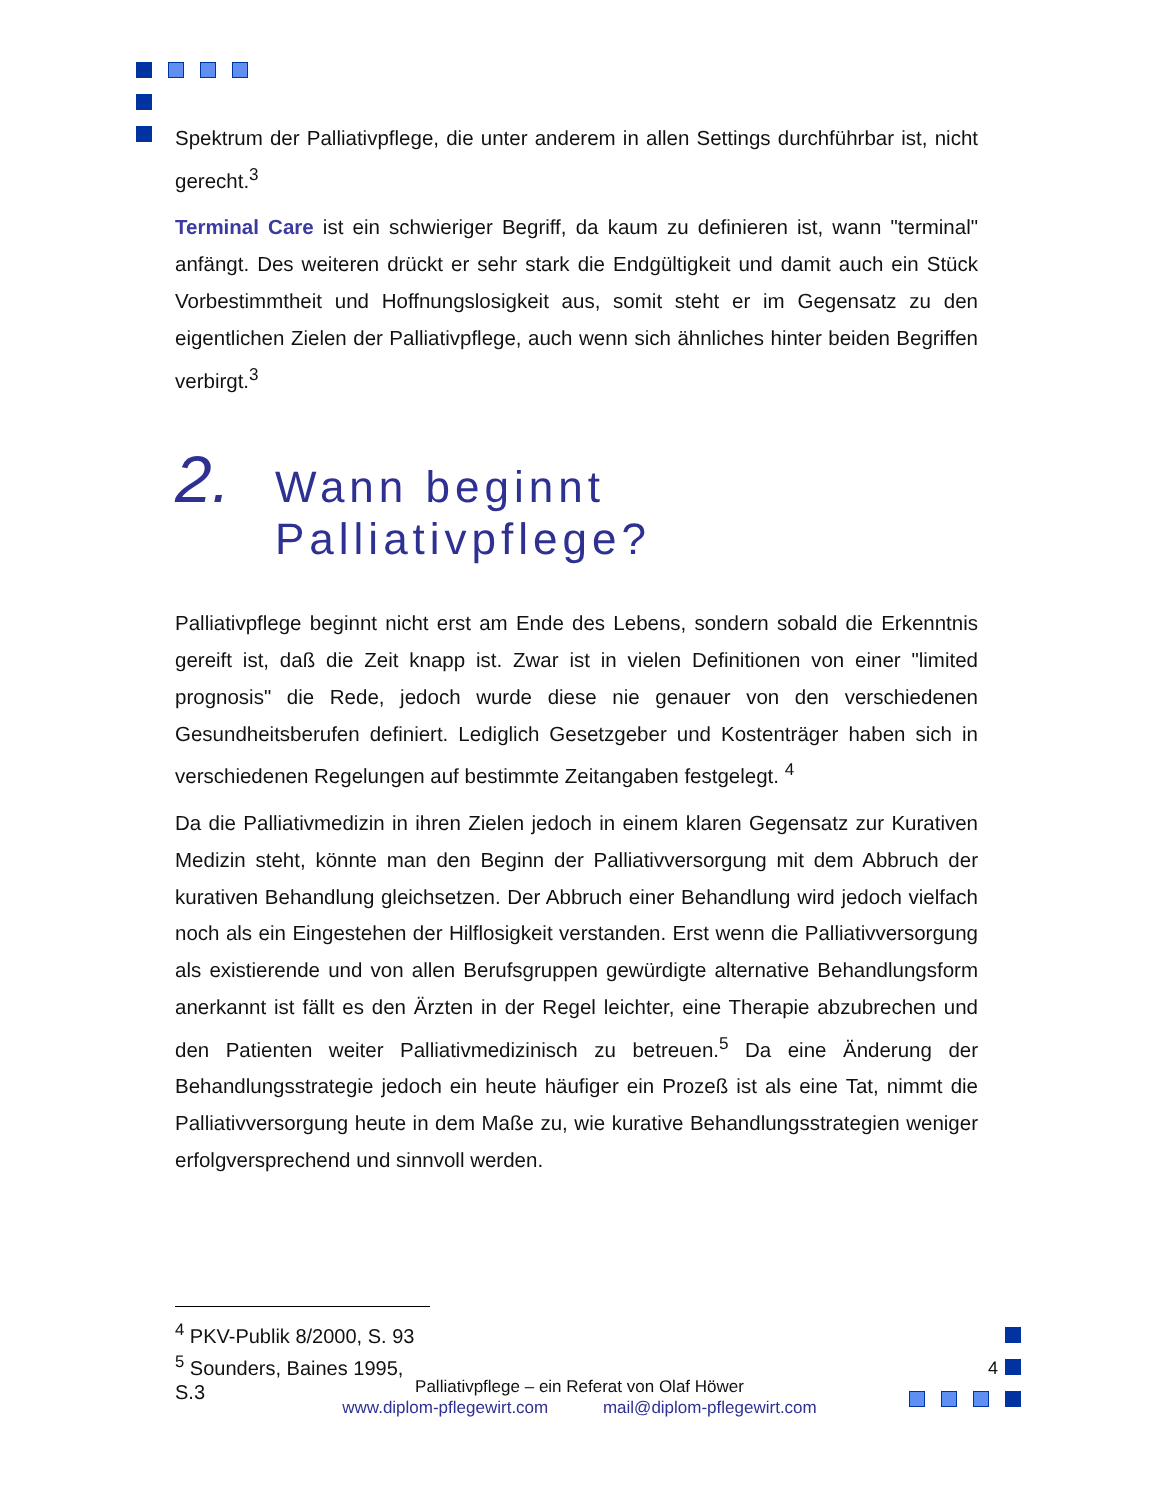Spektrum der Palliativpflege, die unter anderem in allen Settings durchführbar ist, nicht gerecht.<sup>3</sup>
Terminal Care ist ein schwieriger Begriff, da kaum zu definieren ist, wann "terminal" anfängt. Des weiteren drückt er sehr stark die Endgültigkeit und damit auch ein Stück Vorbestimmtheit und Hoffnungslosigkeit aus, somit steht er im Gegensatz zu den eigentlichen Zielen der Palliativpflege, auch wenn sich ähnliches hinter beiden Begriffen verbirgt.<sup>3</sup>
2. Wann beginnt
Palliativpflege?
Palliativpflege beginnt nicht erst am Ende des Lebens, sondern sobald die Erkenntnis gereift ist, daß die Zeit knapp ist. Zwar ist in vielen Definitionen von einer "limited prognosis" die Rede, jedoch wurde diese nie genauer von den verschiedenen Gesundheitsberufen definiert. Lediglich Gesetzgeber und Kostenträger haben sich in verschiedenen Regelungen auf bestimmte Zeitangaben festgelegt. <sup>4</sup>
Da die Palliativmedizin in ihren Zielen jedoch in einem klaren Gegensatz zur Kurativen Medizin steht, könnte man den Beginn der Palliativversorgung mit dem Abbruch der kurativen Behandlung gleichsetzen. Der Abbruch einer Behandlung wird jedoch vielfach noch als ein Eingestehen der Hilflosigkeit verstanden. Erst wenn die Palliativversorgung als existierende und von allen Berufsgruppen gewürdigte alternative Behandlungsform anerkannt ist fällt es den Ärzten in der Regel leichter, eine Therapie abzubrechen und den Patienten weiter Palliativmedizinisch zu betreuen.<sup>5</sup> Da eine Änderung der Behandlungsstrategie jedoch ein heute häufiger ein Prozeß ist als eine Tat, nimmt die Palliativversorgung heute in dem Maße zu, wie kurative Behandlungsstrategien weniger erfolgversprechend und sinnvoll werden.
<sup>4</sup> PKV-Publik 8/2000, S. 93
<sup>5</sup> Sounders, Baines 1995, S.3
4
Palliativpflege – ein Referat von Olaf Höwer
www.diplom-pflegewirt.com mail@diplom-pflegewirt.com